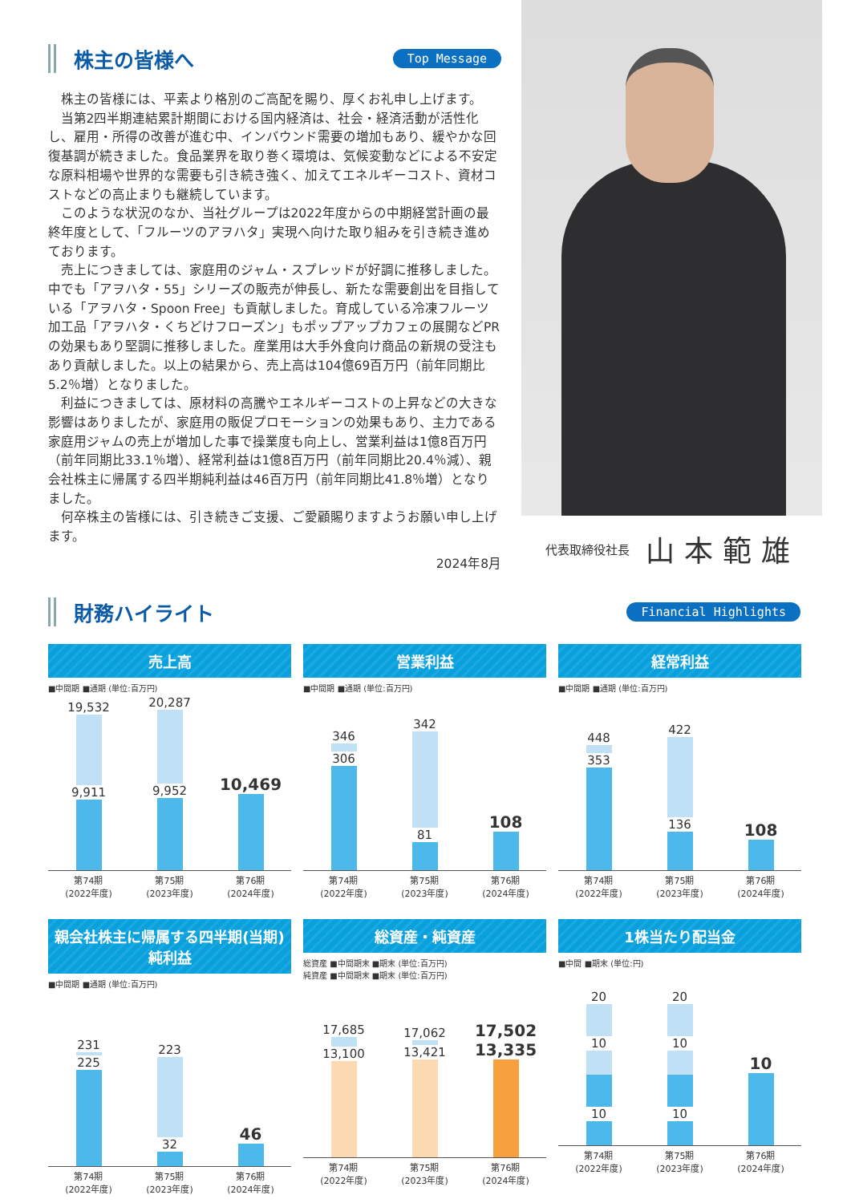株主の皆様へ
Top Message
株主の皆様には、平素より格別のご高配を賜り、厚くお礼申し上げます。
当第2四半期連結累計期間における国内経済は、社会・経済活動が活性化し、雇用・所得の改善が進む中、インバウンド需要の増加もあり、緩やかな回復基調が続きました。食品業界を取り巻く環境は、気候変動などによる不安定な原料相場や世界的な需要も引き続き強く、加えてエネルギーコスト、資材コストなどの高止まりも継続しています。
このような状況のなか、当社グループは2022年度からの中期経営計画の最終年度として、「フルーツのアヲハタ」実現へ向けた取り組みを引き続き進めております。
売上につきましては、家庭用のジャム・スプレッドが好調に推移しました。中でも「アヲハタ・55」シリーズの販売が伸長し、新たな需要創出を目指している「アヲハタ・Spoon Free」も貢献しました。育成している冷凍フルーツ加工品「アヲハタ・くちどけフローズン」もポップアップカフェの展開などPRの効果もあり堅調に推移しました。産業用は大手外食向け商品の新規の受注もあり貢献しました。以上の結果から、売上高は104億69百万円（前年同期比5.2％増）となりました。
利益につきましては、原材料の高騰やエネルギーコストの上昇などの大きな影響はありましたが、家庭用の販促プロモーションの効果もあり、主力である家庭用ジャムの売上が増加した事で操業度も向上し、営業利益は1億8百万円（前年同期比33.1％増）、経常利益は1億8百万円（前年同期比20.4％減）、親会社株主に帰属する四半期純利益は46百万円（前年同期比41.8％増）となりました。
何卒株主の皆様には、引き続きご支援、ご愛顧賜りますようお願い申し上げます。
2024年8月
代表取締役社長 山本範雄
財務ハイライト
Financial Highlights
売上高
■中間期 ■通期 (単位:百万円)
19,532 9,911
20,287 9,952
10,469
第74期
(2022年度) 第75期
(2023年度) 第76期
(2024年度)
営業利益
■中間期 ■通期 (単位:百万円)
346 306
342 81
108
第74期
(2022年度) 第75期
(2023年度) 第76期
(2024年度)
経常利益
■中間期 ■通期 (単位:百万円)
448 353
422 136
108
第74期
(2022年度) 第75期
(2023年度) 第76期
(2024年度)
親会社株主に帰属する四半期(当期)純利益
■中間期 ■通期 (単位:百万円)
231 225
223 32
46
第74期
(2022年度) 第75期
(2023年度) 第76期
(2024年度)
総資産・純資産
総資産 ■中間期末 ■期末 (単位:百万円)
純資産 ■中間期末 ■期末 (単位:百万円)
17,685 13,100
17,062 13,421
17,502
13,335
第74期
(2022年度) 第75期
(2023年度) 第76期
(2024年度)
1株当たり配当金
■中間 ■期末 (単位:円)
20 10 10
20 10 10
10
第74期
(2022年度) 第75期
(2023年度) 第76期
(2024年度)